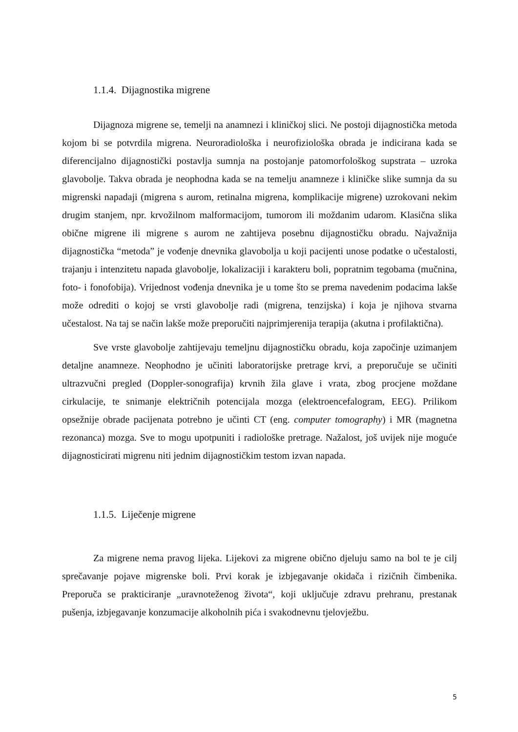1.1.4. Dijagnostika migrene
Dijagnoza migrene se, temelji na anamnezi i kliničkoj slici. Ne postoji dijagnostička metoda kojom bi se potvrdila migrena. Neuroradiološka i neurofiziološka obrada je indicirana kada se diferencijalno dijagnostički postavlja sumnja na postojanje patomorfološkog supstrata – uzroka glavobolje. Takva obrada je neophodna kada se na temelju anamneze i kliničke slike sumnja da su migrenski napadaji (migrena s aurom, retinalna migrena, komplikacije migrene) uzrokovani nekim drugim stanjem, npr. krvožilnom malformacijom, tumorom ili moždanim udarom. Klasična slika obične migrene ili migrene s aurom ne zahtijeva posebnu dijagnostičku obradu. Najvažnija dijagnostička “metoda” je vođenje dnevnika glavobolja u koji pacijenti unose podatke o učestalosti, trajanju i intenzitetu napada glavobolje, lokalizaciji i karakteru boli, popratnim tegobama (mučnina, foto- i fonofobija). Vrijednost vođenja dnevnika je u tome što se prema navedenim podacima lakše može odrediti o kojoj se vrsti glavobolje radi (migrena, tenzijska) i koja je njihova stvarna učestalost. Na taj se način lakše može preporučiti najprimjerenija terapija (akutna i profilaktična).
Sve vrste glavobolje zahtijevaju temeljnu dijagnostičku obradu, koja započinje uzimanjem detaljne anamneze. Neophodno je učiniti laboratorijske pretrage krvi, a preporučuje se učiniti ultrazvučni pregled (Doppler-sonografija) krvnih žila glave i vrata, zbog procjene moždane cirkulacije, te snimanje električnih potencijala mozga (elektroencefalogram, EEG). Prilikom opsežnije obrade pacijenata potrebno je učinti CT (eng. computer tomography) i MR (magnetna rezonanca) mozga. Sve to mogu upotpuniti i radiološke pretrage. Nažalost, još uvijek nije moguće dijagnosticirati migrenu niti jednim dijagnostičkim testom izvan napada.
1.1.5. Liječenje migrene
Za migrene nema pravog lijeka. Lijekovi za migrene obično djeluju samo na bol te je cilj sprečavanje pojave migrenske boli. Prvi korak je izbjegavanje okidača i rizičnih čimbenika. Preporuča se prakticiranje „uravnoteženog života“, koji uključuje zdravu prehranu, prestanak pušenja, izbjegavanje konzumacije alkoholnih pića i svakodnevnu tjelovježbu.
5